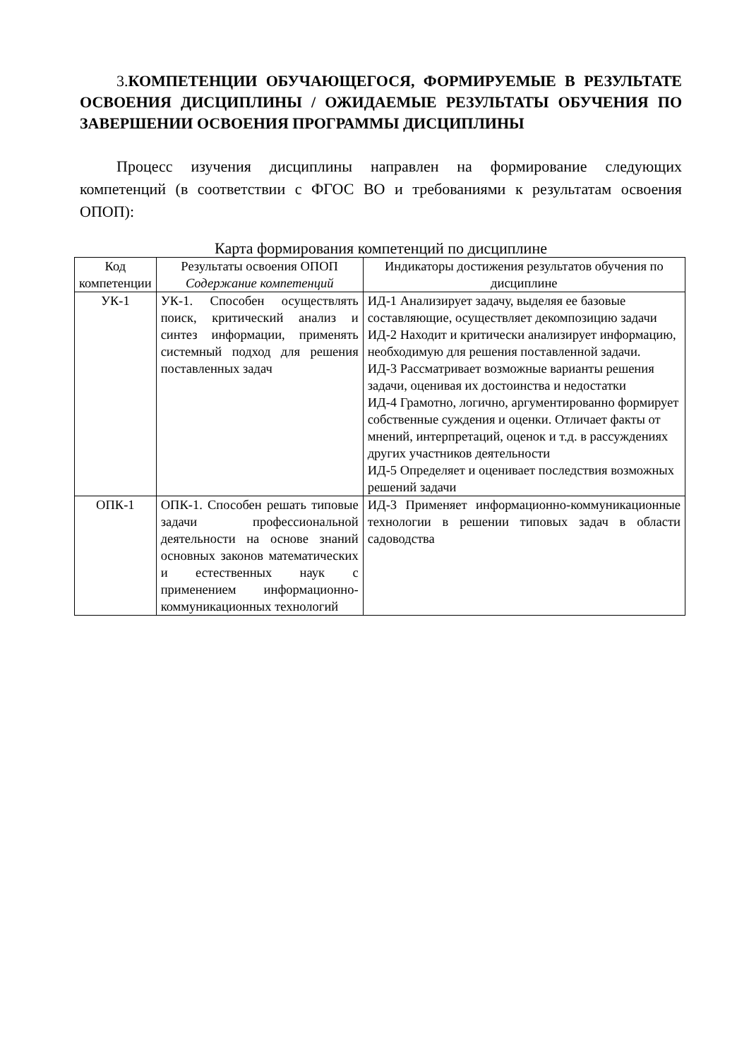3. КОМПЕТЕНЦИИ ОБУЧАЮЩЕГОСЯ, ФОРМИРУЕМЫЕ В РЕЗУЛЬТАТЕ ОСВОЕНИЯ ДИСЦИПЛИНЫ / ОЖИДАЕМЫЕ РЕЗУЛЬТАТЫ ОБУЧЕНИЯ ПО ЗАВЕРШЕНИИ ОСВОЕНИЯ ПРОГРАММЫ ДИСЦИПЛИНЫ
Процесс изучения дисциплины направлен на формирование следующих компетенций (в соответствии с ФГОС ВО и требованиями к результатам освоения ОПОП):
Карта формирования компетенций по дисциплине
| Код компетенции | Результаты освоения ОПОП Содержание компетенций | Индикаторы достижения результатов обучения по дисциплине |
| --- | --- | --- |
| УК-1 | УК-1. Способен осуществлять поиск, критический анализ и синтез информации, применять системный подход для решения поставленных задач | ИД-1 Анализирует задачу, выделяя ее базовые составляющие, осуществляет декомпозицию задачи ИД-2 Находит и критически анализирует информацию, необходимую для решения поставленной задачи. ИД-3 Рассматривает возможные варианты решения задачи, оценивая их достоинства и недостатки ИД-4 Грамотно, логично, аргументированно формирует собственные суждения и оценки. Отличает факты от мнений, интерпретаций, оценок и т.д. в рассуждениях других участников деятельности ИД-5 Определяет и оценивает последствия возможных решений задачи |
| ОПК-1 | ОПК-1. Способен решать типовые задачи профессиональной деятельности на основе знаний основных законов математических и естественных наук с применением информационно-коммуникационных технологий | ИД-3 Применяет информационно-коммуникационные технологии в решении типовых задач в области садоводства |